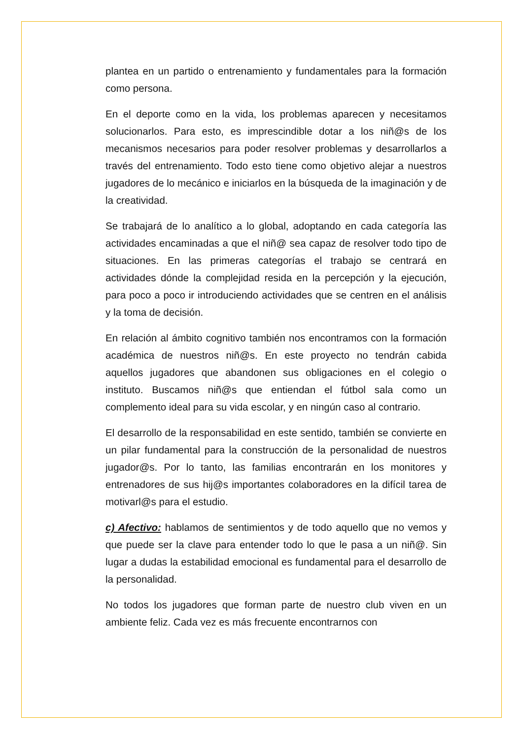plantea en un partido o entrenamiento y fundamentales para la formación como persona.
En el deporte como en la vida, los problemas aparecen y necesitamos solucionarlos. Para esto, es imprescindible dotar a los niñ@s de los mecanismos necesarios para poder resolver problemas y desarrollarlos a través del entrenamiento. Todo esto tiene como objetivo alejar a nuestros jugadores de lo mecánico e iniciarlos en la búsqueda de la imaginación y de la creatividad.
Se trabajará de lo analítico a lo global, adoptando en cada categoría las actividades encaminadas a que el niñ@ sea capaz de resolver todo tipo de situaciones. En las primeras categorías el trabajo se centrará en actividades dónde la complejidad resida en la percepción y la ejecución, para poco a poco ir introduciendo actividades que se centren en el análisis y la toma de decisión.
En relación al ámbito cognitivo también nos encontramos con la formación académica de nuestros niñ@s. En este proyecto no tendrán cabida aquellos jugadores que abandonen sus obligaciones en el colegio o instituto. Buscamos niñ@s que entiendan el fútbol sala como un complemento ideal para su vida escolar, y en ningún caso al contrario.
El desarrollo de la responsabilidad en este sentido, también se convierte en un pilar fundamental para la construcción de la personalidad de nuestros jugador@s. Por lo tanto, las familias encontrarán en los monitores y entrenadores de sus hij@s importantes colaboradores en la difícil tarea de motivarl@s para el estudio.
c) Afectivo: hablamos de sentimientos y de todo aquello que no vemos y que puede ser la clave para entender todo lo que le pasa a un niñ@. Sin lugar a dudas la estabilidad emocional es fundamental para el desarrollo de la personalidad.
No todos los jugadores que forman parte de nuestro club viven en un ambiente feliz. Cada vez es más frecuente encontrarnos con